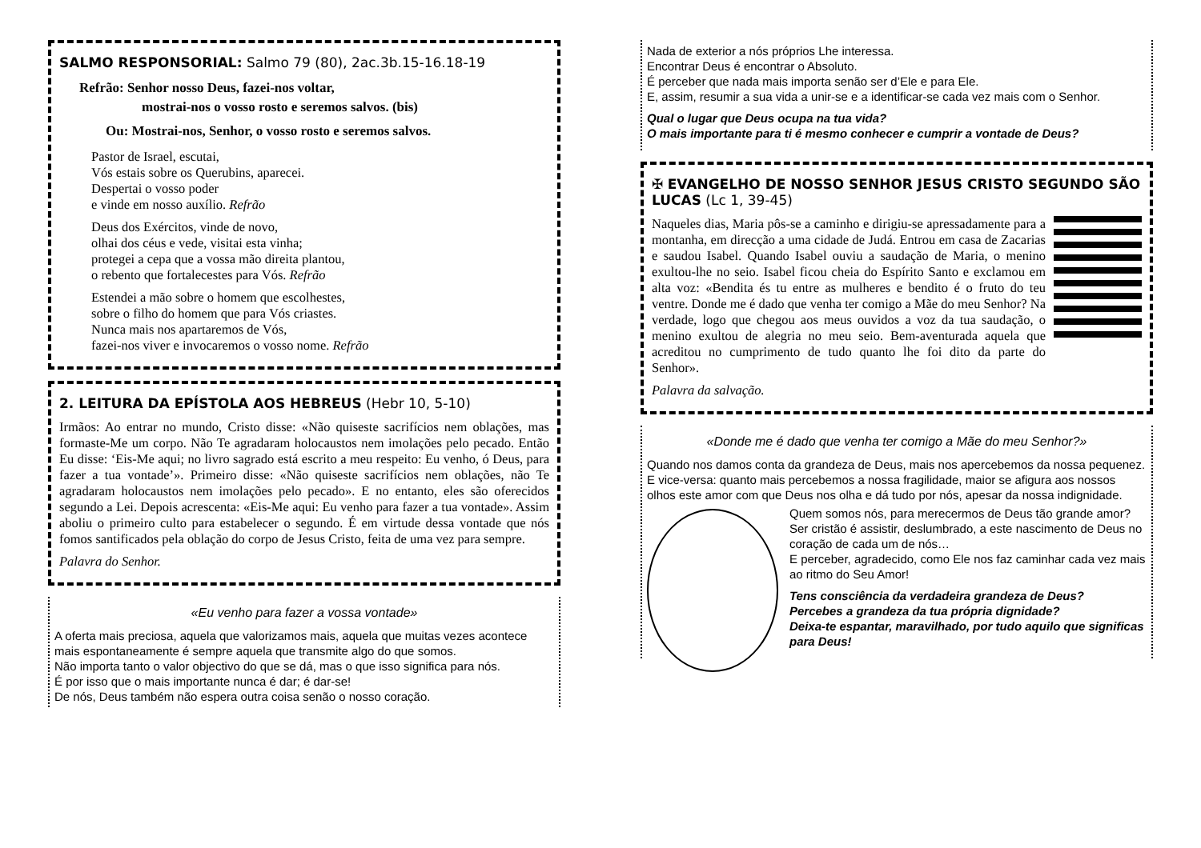SALMO RESPONSORIAL: Salmo 79 (80), 2ac.3b.15-16.18-19
Refrão: Senhor nosso Deus, fazei-nos voltar,
mostrai-nos o vosso rosto e seremos salvos. (bis)
Ou: Mostrai-nos, Senhor, o vosso rosto e seremos salvos.
Pastor de Israel, escutai,
Vós estais sobre os Querubins, aparecei.
Despertai o vosso poder
e vinde em nosso auxílio. Refrão
Deus dos Exércitos, vinde de novo,
olhai dos céus e vede, visitai esta vinha;
protegei a cepa que a vossa mão direita plantou,
o rebento que fortalecestes para Vós. Refrão
Estendei a mão sobre o homem que escolhestes,
sobre o filho do homem que para Vós criastes.
Nunca mais nos apartaremos de Vós,
fazei-nos viver e invocaremos o vosso nome. Refrão
2. LEITURA DA EPÍSTOLA AOS HEBREUS (Hebr 10, 5-10)
Irmãos: Ao entrar no mundo, Cristo disse: «Não quiseste sacrifícios nem oblações, mas formaste-Me um corpo. Não Te agradaram holocaustos nem imolações pelo pecado. Então Eu disse: ‘Eis-Me aqui; no livro sagrado está escrito a meu respeito: Eu venho, ó Deus, para fazer a tua vontade’». Primeiro disse: «Não quiseste sacrifícios nem oblações, não Te agradaram holocaustos nem imolações pelo pecado». E no entanto, eles são oferecidos segundo a Lei. Depois acrescenta: «Eis-Me aqui: Eu venho para fazer a tua vontade». Assim aboliu o primeiro culto para estabelecer o segundo. É em virtude dessa vontade que nós fomos santificados pela oblação do corpo de Jesus Cristo, feita de uma vez para sempre.
Palavra do Senhor.
«Eu venho para fazer a vossa vontade»
A oferta mais preciosa, aquela que valorizamos mais, aquela que muitas vezes acontece mais espontaneamente é sempre aquela que transmite algo do que somos.
Não importa tanto o valor objectivo do que se dá, mas o que isso significa para nós.
É por isso que o mais importante nunca é dar; é dar-se!
De nós, Deus também não espera outra coisa senão o nosso coração.
Nada de exterior a nós próprios Lhe interessa.
Encontrar Deus é encontrar o Absoluto.
É perceber que nada mais importa senão ser d’Ele e para Ele.
E, assim, resumir a sua vida a unir-se e a identificar-se cada vez mais com o Senhor.
Qual o lugar que Deus ocupa na tua vida?
O mais importante para ti é mesmo conhecer e cumprir a vontade de Deus?
✠ EVANGELHO DE NOSSO SENHOR JESUS CRISTO SEGUNDO SÃO LUCAS (Lc 1, 39-45)
Naqueles dias, Maria pôs-se a caminho e dirigiu-se apressadamente para a montanha, em direcção a uma cidade de Judá. Entrou em casa de Zacarias e saudou Isabel. Quando Isabel ouviu a saudação de Maria, o menino exultou-lhe no seio. Isabel ficou cheia do Espírito Santo e exclamou em alta voz: «Bendita és tu entre as mulheres e bendito é o fruto do teu ventre. Donde me é dado que venha ter comigo a Mãe do meu Senhor? Na verdade, logo que chegou aos meus ouvidos a voz da tua saudação, o menino exultou de alegria no meu seio. Bem-aventurada aquela que acreditou no cumprimento de tudo quanto lhe foi dito da parte do Senhor».
Palavra da salvação.
«Donde me é dado que venha ter comigo a Mãe do meu Senhor?»
Quando nos damos conta da grandeza de Deus, mais nos apercebemos da nossa pequenez.
E vice-versa: quanto mais percebemos a nossa fragilidade, maior se afigura aos nossos olhos este amor com que Deus nos olha e dá tudo por nós, apesar da nossa indignidade.
Quem somos nós, para merecermos de Deus tão grande amor?
Ser cristão é assistir, deslumbrado, a este nascimento de Deus no coração de cada um de nós…
E perceber, agradecido, como Ele nos faz caminhar cada vez mais ao ritmo do Seu Amor!
Tens consciência da verdadeira grandeza de Deus?
Percebes a grandeza da tua própria dignidade?
Deixa-te espantar, maravilhado, por tudo aquilo que significas para Deus!